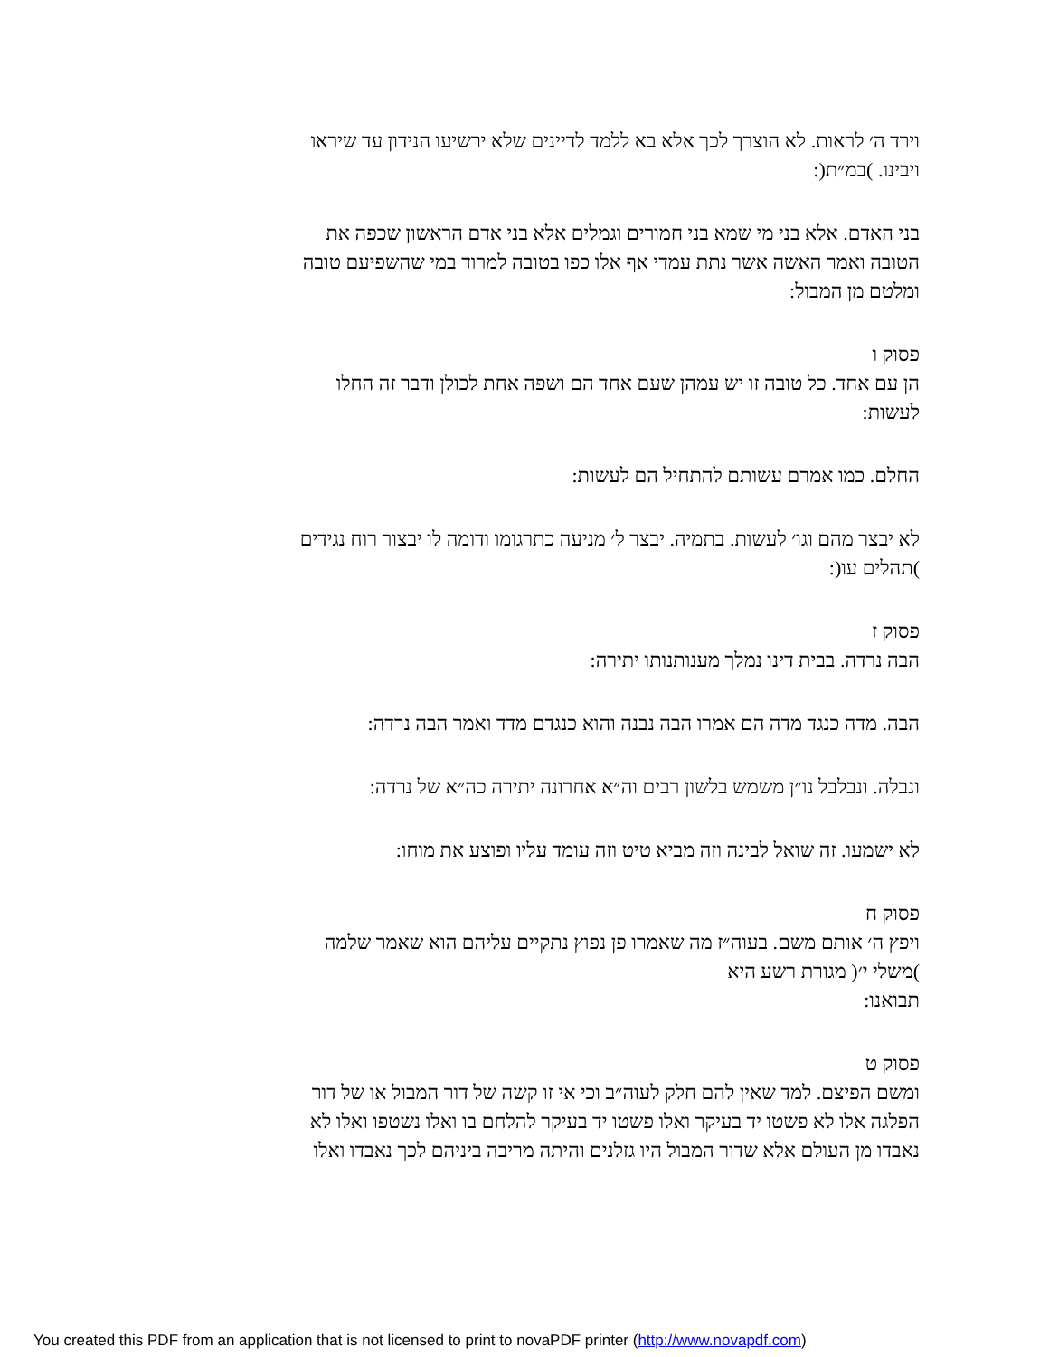וירד ה׳ לראות. לא הוצרך לכך אלא בא ללמד לדיינים שלא ירשיעו הנידון עד שיראו
ויבינו. )במ״ת(:
בני האדם. אלא בני מי שמא בני חמורים וגמלים אלא בני אדם הראשון שכפה את
הטובה ואמר האשה אשר נתת עמדי אף אלו כפו בטובה למרוד במי שהשפיעם טובה
ומלטם מן המבול:
פסוק ו
הן עם אחד. כל טובה זו יש עמהן שעם אחד הם ושפה אחת לכולן ודבר זה החלו
לעשות:
החלם. כמו אמרם עשותם להתחיל הם לעשות:
לא יבצר מהם וגו׳ לעשות. בתמיה. יבצר ל׳ מניעה כתרגומו ודומה לו יבצור רוח נגידים
)תהלים עו(:
פסוק ז
הבה נרדה. בבית דינו נמלך מענותנותו יתירה:
הבה. מדה כנגד מדה הם אמרו הבה נבנה והוא כנגדם מדד ואמר הבה נרדה:
ונבלה. ונבלבל נו״ן משמש בלשון רבים וה״א אחרונה יתירה כה״א של נרדה:
לא ישמעו. זה שואל לבינה וזה מביא טיט וזה עומד עליו ופוצע את מוחו:
פסוק ח
ויפץ ה׳ אותם משם. בעוה״ז מה שאמרו פן נפוץ נתקיים עליהם הוא שאמר שלמה
)משלי י׳( מגורת רשע היא
תבואנו:
פסוק ט
ומשם הפיצם. למד שאין להם חלק לעוה״ב וכי אי זו קשה של דור המבול או של דור
הפלגה אלו לא פשטו יד בעיקר ואלו פשטו יד בעיקר להלחם בו ואלו נשטפו ואלו לא
נאבדו מן העולם אלא שדור המבול היו גזלנים והיתה מריבה ביניהם לכך נאבדו ואלו
You created this PDF from an application that is not licensed to print to novaPDF printer (http://www.novapdf.com)